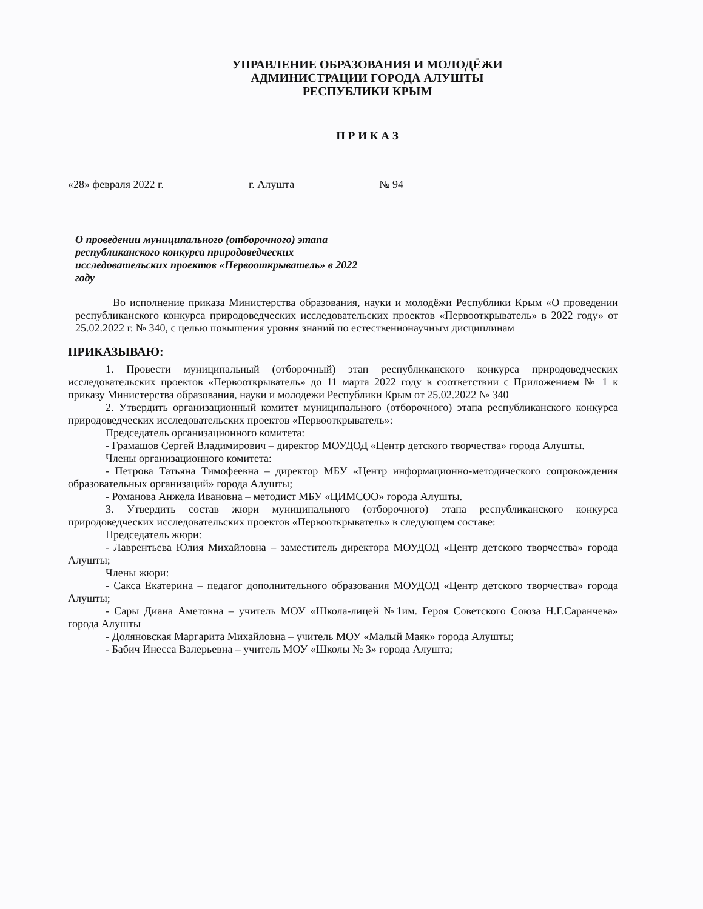УПРАВЛЕНИЕ ОБРАЗОВАНИЯ И МОЛОДЁЖИ
АДМИНИСТРАЦИИ ГОРОДА АЛУШТЫ
РЕСПУБЛИКИ КРЫМ
П Р И К А З
«28» февраля 2022 г. г. Алушта № 94
О проведении муниципального (отборочного) этапа республиканского конкурса природоведческих исследовательских проектов «Первооткрыватель» в 2022 году
Во исполнение приказа Министерства образования, науки и молодёжи Республики Крым «О проведении республиканского конкурса природоведческих исследовательских проектов «Первооткрыватель» в 2022 году» от 25.02.2022 г. № 340, с целью повышения уровня знаний по естественнонаучным дисциплинам
ПРИКАЗЫВАЮ:
1. Провести муниципальный (отборочный) этап республиканского конкурса природоведческих исследовательских проектов «Первооткрыватель» до 11 марта 2022 году в соответствии с Приложением № 1 к приказу Министерства образования, науки и молодежи Республики Крым от 25.02.2022 № 340
2. Утвердить организационный комитет муниципального (отборочного) этапа республиканского конкурса природоведческих исследовательских проектов «Первооткрыватель»:
Председатель организационного комитета:
- Грамашов Сергей Владимирович – директор МОУДОД «Центр детского творчества» города Алушты.
Члены организационного комитета:
- Петрова Татьяна Тимофеевна – директор МБУ «Центр информационно-методического сопровождения образовательных организаций» города Алушты;
- Романова Анжела Ивановна – методист МБУ «ЦИМСОО» города Алушты.
3. Утвердить состав жюри муниципального (отборочного) этапа республиканского конкурса природоведческих исследовательских проектов «Первооткрыватель» в следующем составе:
Председатель жюри:
- Лаврентьева Юлия Михайловна – заместитель директора МОУДОД «Центр детского творчества» города Алушты;
Члены жюри:
- Сакса Екатерина – педагог дополнительного образования МОУДОД «Центр детского творчества» города Алушты;
- Сары Диана Аметовна – учитель МОУ «Школа-лицей №1им. Героя Советского Союза Н.Г.Саранчева» города Алушты
- Доляновская Маргарита Михайловна – учитель МОУ «Малый Маяк» города Алушты;
- Бабич Инесса Валерьевна – учитель МОУ «Школы № 3» города Алушта;